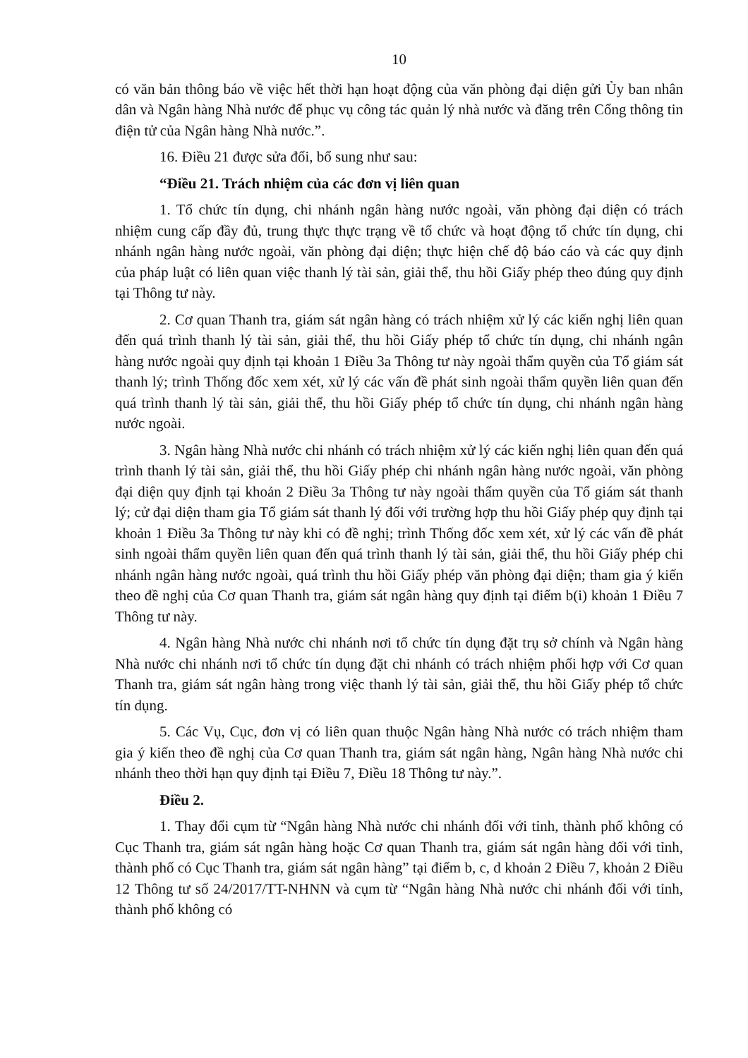10
có văn bản thông báo về việc hết thời hạn hoạt động của văn phòng đại diện gửi Ủy ban nhân dân và Ngân hàng Nhà nước để phục vụ công tác quản lý nhà nước và đăng trên Cổng thông tin điện tử của Ngân hàng Nhà nước.”.
16. Điều 21 được sửa đổi, bổ sung như sau:
“Điều 21. Trách nhiệm của các đơn vị liên quan
1. Tổ chức tín dụng, chi nhánh ngân hàng nước ngoài, văn phòng đại diện có trách nhiệm cung cấp đầy đủ, trung thực thực trạng về tổ chức và hoạt động tổ chức tín dụng, chi nhánh ngân hàng nước ngoài, văn phòng đại diện; thực hiện chế độ báo cáo và các quy định của pháp luật có liên quan việc thanh lý tài sản, giải thể, thu hồi Giấy phép theo đúng quy định tại Thông tư này.
2. Cơ quan Thanh tra, giám sát ngân hàng có trách nhiệm xử lý các kiến nghị liên quan đến quá trình thanh lý tài sản, giải thể, thu hồi Giấy phép tổ chức tín dụng, chi nhánh ngân hàng nước ngoài quy định tại khoản 1 Điều 3a Thông tư này ngoài thẩm quyền của Tổ giám sát thanh lý; trình Thống đốc xem xét, xử lý các vấn đề phát sinh ngoài thẩm quyền liên quan đến quá trình thanh lý tài sản, giải thể, thu hồi Giấy phép tổ chức tín dụng, chi nhánh ngân hàng nước ngoài.
3. Ngân hàng Nhà nước chi nhánh có trách nhiệm xử lý các kiến nghị liên quan đến quá trình thanh lý tài sản, giải thể, thu hồi Giấy phép chi nhánh ngân hàng nước ngoài, văn phòng đại diện quy định tại khoản 2 Điều 3a Thông tư này ngoài thẩm quyền của Tổ giám sát thanh lý; cử đại diện tham gia Tổ giám sát thanh lý đối với trường hợp thu hồi Giấy phép quy định tại khoản 1 Điều 3a Thông tư này khi có đề nghị; trình Thống đốc xem xét, xử lý các vấn đề phát sinh ngoài thẩm quyền liên quan đến quá trình thanh lý tài sản, giải thể, thu hồi Giấy phép chi nhánh ngân hàng nước ngoài, quá trình thu hồi Giấy phép văn phòng đại diện; tham gia ý kiến theo đề nghị của Cơ quan Thanh tra, giám sát ngân hàng quy định tại điểm b(i) khoản 1 Điều 7 Thông tư này.
4. Ngân hàng Nhà nước chi nhánh nơi tổ chức tín dụng đặt trụ sở chính và Ngân hàng Nhà nước chi nhánh nơi tổ chức tín dụng đặt chi nhánh có trách nhiệm phối hợp với Cơ quan Thanh tra, giám sát ngân hàng trong việc thanh lý tài sản, giải thể, thu hồi Giấy phép tổ chức tín dụng.
5. Các Vụ, Cục, đơn vị có liên quan thuộc Ngân hàng Nhà nước có trách nhiệm tham gia ý kiến theo đề nghị của Cơ quan Thanh tra, giám sát ngân hàng, Ngân hàng Nhà nước chi nhánh theo thời hạn quy định tại Điều 7, Điều 18 Thông tư này.”.
Điều 2.
1. Thay đổi cụm từ “Ngân hàng Nhà nước chi nhánh đối với tỉnh, thành phố không có Cục Thanh tra, giám sát ngân hàng hoặc Cơ quan Thanh tra, giám sát ngân hàng đối với tỉnh, thành phố có Cục Thanh tra, giám sát ngân hàng” tại điểm b, c, d khoản 2 Điều 7, khoản 2 Điều 12 Thông tư số 24/2017/TT-NHNN và cụm từ “Ngân hàng Nhà nước chi nhánh đối với tỉnh, thành phố không có